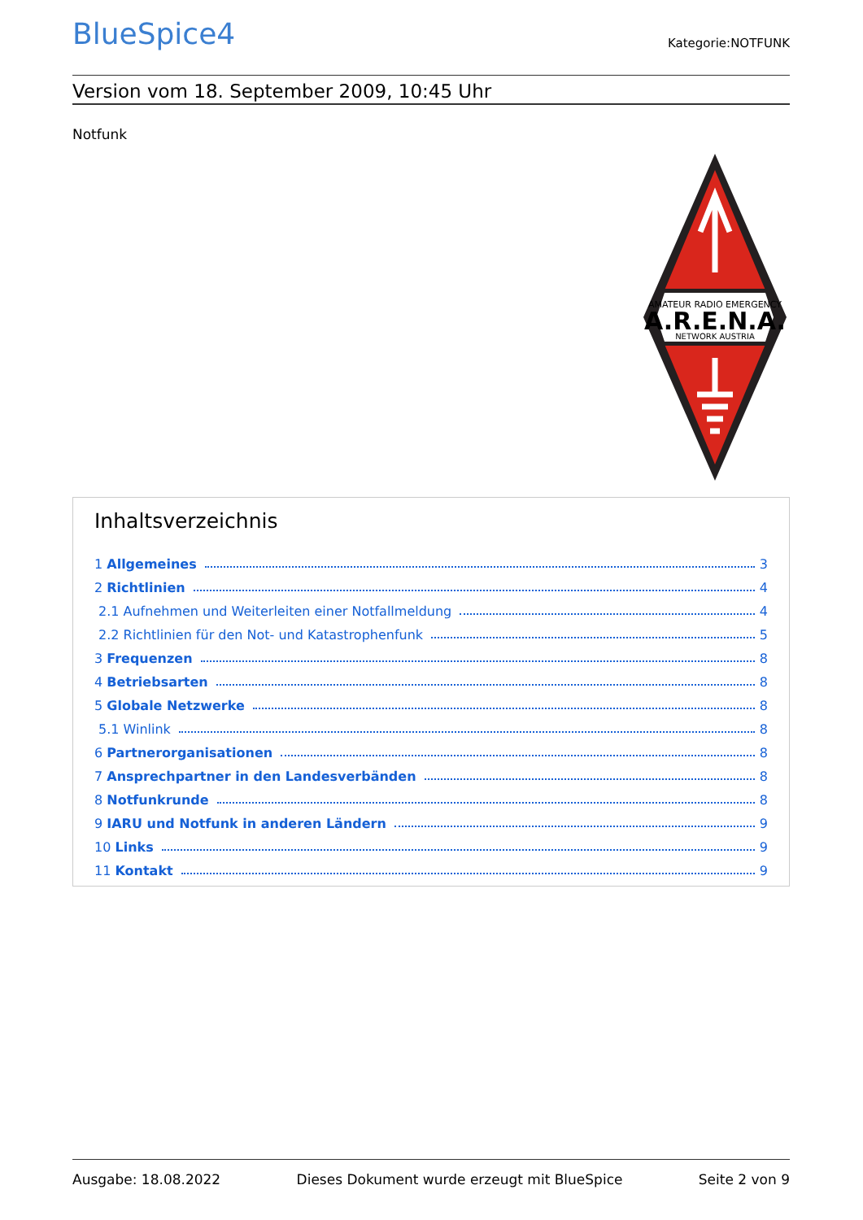BlueSpice4
Kategorie:NOTFUNK
Version vom 18. September 2009, 10:45 Uhr
Notfunk
AMATEUR RADIO EMERGENCY
A.R.E.N.A.
NETWORK AUSTRIA
Inhaltsverzeichnis
1 Allgemeines 3
2 Richtlinien 4
2.1 Aufnehmen und Weiterleiten einer Notfallmeldung 4
2.2 Richtlinien für den Not- und Katastrophenfunk 5
3 Frequenzen 8
4 Betriebsarten 8
5 Globale Netzwerke 8
5.1 Winlink 8
6 Partnerorganisationen 8
7 Ansprechpartner in den Landesverbänden 8
8 Notfunkrunde 8
9 IARU und Notfunk in anderen Ländern 9
10 Links 9
11 Kontakt 9
Ausgabe: 18.08.2022 Dieses Dokument wurde erzeugt mit BlueSpice Seite 2 von 9